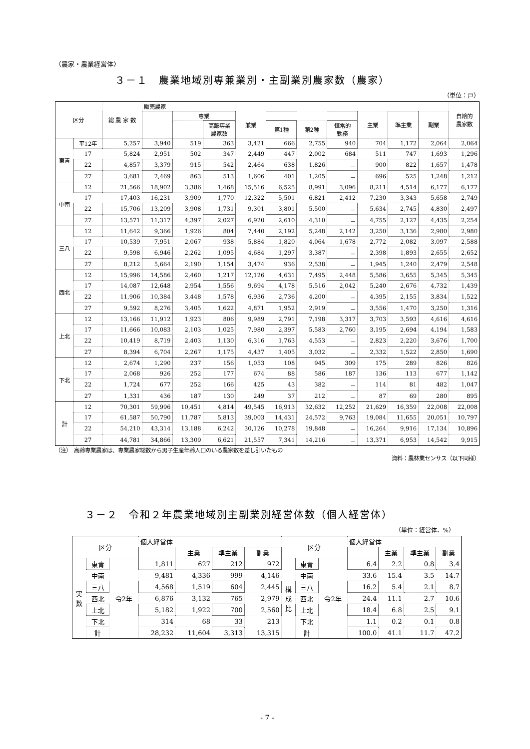〈農家・農業経営体〉
３－１　農業地域別専兼業別・主副業別農家数（農家）
（単位：戸）
| 区分 | | 総 農 家 数 | 販売農家 | | | | | | | | | | 自給的 農家数 |
| --- | --- | --- | --- | --- | --- | --- | --- | --- | --- | --- | --- | --- | --- |
| | | | | 専業 | | 兼業 | | | | 主業 | 準主業 | 副業 | |
| | | | | | 高齢専業 農家数 | | 第1種 | 第2種 | 恒常的 勤務 | | | | |
| 東青 | 平12年 | 5,257 | 3,940 | 519 | 363 | 3,421 | 666 | 2,755 | 940 | 704 | 1,172 | 2,064 | 2,064 |
| | 17 | 5,824 | 2,951 | 502 | 347 | 2,449 | 447 | 2,002 | 684 | 511 | 747 | 1,693 | 1,296 |
| | 22 | 4,857 | 3,379 | 915 | 542 | 2,464 | 638 | 1,826 | － | 900 | 822 | 1,657 | 1,478 |
| | 27 | 3,681 | 2,469 | 863 | 513 | 1,606 | 401 | 1,205 | － | 696 | 525 | 1,248 | 1,212 |
| 中南 | 12 | 21,566 | 18,902 | 3,386 | 1,468 | 15,516 | 6,525 | 8,991 | 3,096 | 8,211 | 4,514 | 6,177 | 6,177 |
| | 17 | 17,403 | 16,231 | 3,909 | 1,770 | 12,322 | 5,501 | 6,821 | 2,412 | 7,230 | 3,343 | 5,658 | 2,749 |
| | 22 | 15,706 | 13,209 | 3,908 | 1,731 | 9,301 | 3,801 | 5,500 | － | 5,634 | 2,745 | 4,830 | 2,497 |
| | 27 | 13,571 | 11,317 | 4,397 | 2,027 | 6,920 | 2,610 | 4,310 | － | 4,755 | 2,127 | 4,435 | 2,254 |
| 三八 | 12 | 11,642 | 9,366 | 1,926 | 804 | 7,440 | 2,192 | 5,248 | 2,142 | 3,250 | 3,136 | 2,980 | 2,980 |
| | 17 | 10,539 | 7,951 | 2,067 | 938 | 5,884 | 1,820 | 4,064 | 1,678 | 2,772 | 2,082 | 3,097 | 2,588 |
| | 22 | 9,598 | 6,946 | 2,262 | 1,095 | 4,684 | 1,297 | 3,387 | － | 2,398 | 1,893 | 2,655 | 2,652 |
| | 27 | 8,212 | 5,664 | 2,190 | 1,154 | 3,474 | 936 | 2,538 | － | 1,945 | 1,240 | 2,479 | 2,548 |
| 西北 | 12 | 15,996 | 14,586 | 2,460 | 1,217 | 12,126 | 4,631 | 7,495 | 2,448 | 5,586 | 3,655 | 5,345 | 5,345 |
| | 17 | 14,087 | 12,648 | 2,954 | 1,556 | 9,694 | 4,178 | 5,516 | 2,042 | 5,240 | 2,676 | 4,732 | 1,439 |
| | 22 | 11,906 | 10,384 | 3,448 | 1,578 | 6,936 | 2,736 | 4,200 | － | 4,395 | 2,155 | 3,834 | 1,522 |
| | 27 | 9,592 | 8,276 | 3,405 | 1,622 | 4,871 | 1,952 | 2,919 | － | 3,556 | 1,470 | 3,250 | 1,316 |
| 上北 | 12 | 13,166 | 11,912 | 1,923 | 806 | 9,989 | 2,791 | 7,198 | 3,317 | 3,703 | 3,593 | 4,616 | 4,616 |
| | 17 | 11,666 | 10,083 | 2,103 | 1,025 | 7,980 | 2,397 | 5,583 | 2,760 | 3,195 | 2,694 | 4,194 | 1,583 |
| | 22 | 10,419 | 8,719 | 2,403 | 1,130 | 6,316 | 1,763 | 4,553 | － | 2,823 | 2,220 | 3,676 | 1,700 |
| | 27 | 8,394 | 6,704 | 2,267 | 1,175 | 4,437 | 1,405 | 3,032 | － | 2,332 | 1,522 | 2,850 | 1,690 |
| 下北 | 12 | 2,674 | 1,290 | 237 | 156 | 1,053 | 108 | 945 | 309 | 175 | 289 | 826 | 826 |
| | 17 | 2,068 | 926 | 252 | 177 | 674 | 88 | 586 | 187 | 136 | 113 | 677 | 1,142 |
| | 22 | 1,724 | 677 | 252 | 166 | 425 | 43 | 382 | － | 114 | 81 | 482 | 1,047 |
| | 27 | 1,331 | 436 | 187 | 130 | 249 | 37 | 212 | － | 87 | 69 | 280 | 895 |
| 計 | 12 | 70,301 | 59,996 | 10,451 | 4,814 | 49,545 | 16,913 | 32,632 | 12,252 | 21,629 | 16,359 | 22,008 | 22,008 |
| | 17 | 61,587 | 50,790 | 11,787 | 5,813 | 39,003 | 14,431 | 24,572 | 9,763 | 19,084 | 11,655 | 20,051 | 10,797 |
| | 22 | 54,210 | 43,314 | 13,188 | 6,242 | 30,126 | 10,278 | 19,848 | － | 16,264 | 9,916 | 17,134 | 10,896 |
| | 27 | 44,781 | 34,866 | 13,309 | 6,621 | 21,557 | 7,341 | 14,216 | － | 13,371 | 6,953 | 14,542 | 9,915 |
（注）　高齢専業農家は、専業農家総数から男子生産年齢人口のいる農家数を差し引いたもの
資料：農林業センサス（以下同様）
３－２　令和２年農業地域別主副業別経営体数（個人経営体）
（単位：経営体、%）
| 区分 | | | 個人経営体 | | | | 区分 | | | 個人経営体 | | | |
| --- | --- | --- | --- | --- | --- | --- | --- | --- | --- | --- | --- | --- | --- |
| | | | | 主業 | 準主業 | 副業 | | | | | 主業 | 準主業 | 副業 |
| 実 数 | 東青 | 令2年 | 1,811 | 627 | 212 | 972 | 構 成 比 | 東青 | 令2年 | 6.4 | 2.2 | 0.8 | 3.4 |
| | 中南 | | 9,481 | 4,336 | 999 | 4,146 | | 中南 | | 33.6 | 15.4 | 3.5 | 14.7 |
| | 三八 | | 4,568 | 1,519 | 604 | 2,445 | | 三八 | | 16.2 | 5.4 | 2.1 | 8.7 |
| | 西北 | | 6,876 | 3,132 | 765 | 2,979 | | 西北 | | 24.4 | 11.1 | 2.7 | 10.6 |
| | 上北 | | 5,182 | 1,922 | 700 | 2,560 | | 上北 | | 18.4 | 6.8 | 2.5 | 9.1 |
| | 下北 | | 314 | 68 | 33 | 213 | | 下北 | | 1.1 | 0.2 | 0.1 | 0.8 |
| | 計 | | 28,232 | 11,604 | 3,313 | 13,315 | | 計 | | 100.0 | 41.1 | 11.7 | 47.2 |
- 7 -